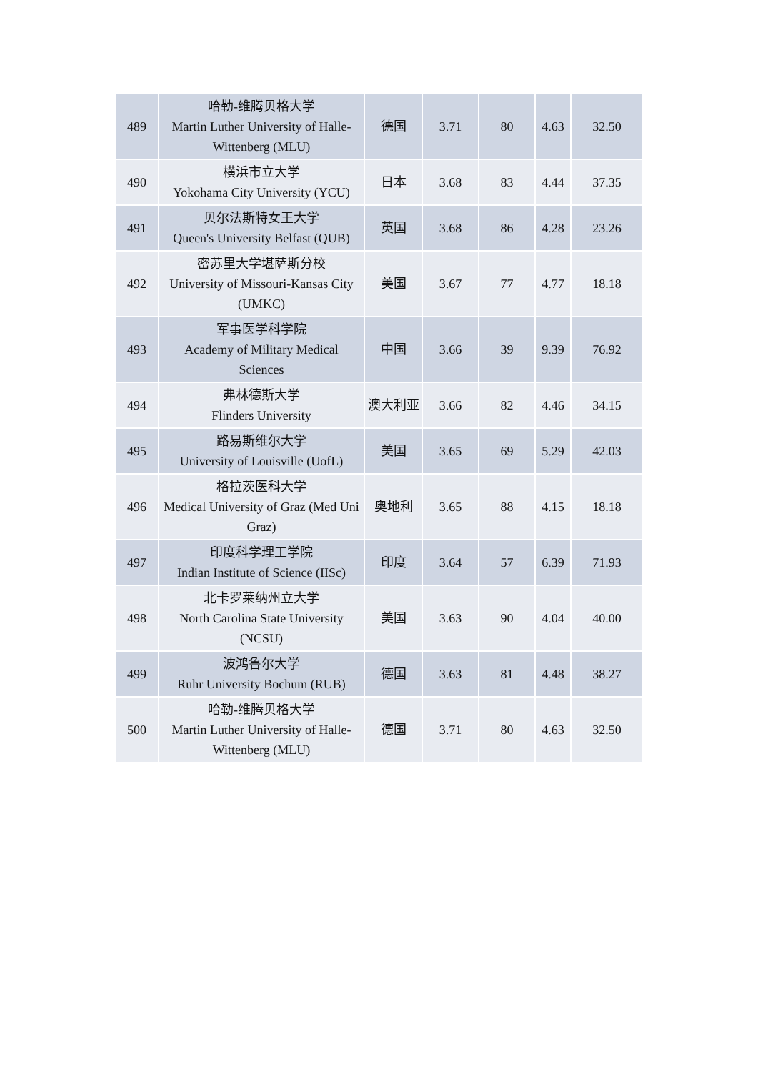| 489 | 哈勒-维腾贝格大学 Martin Luther University of Halle-Wittenberg (MLU) | 德国 | 3.71 | 80 | 4.63 | 32.50 |
| 490 | 横浜市立大学 Yokohama City University (YCU) | 日本 | 3.68 | 83 | 4.44 | 37.35 |
| 491 | 贝尔法斯特女王大学 Queen's University Belfast (QUB) | 英国 | 3.68 | 86 | 4.28 | 23.26 |
| 492 | 密苏里大学堪萨斯分校 University of Missouri-Kansas City (UMKC) | 美国 | 3.67 | 77 | 4.77 | 18.18 |
| 493 | 军事医学科学院 Academy of Military Medical Sciences | 中国 | 3.66 | 39 | 9.39 | 76.92 |
| 494 | 弗林德斯大学 Flinders University | 澳大利亚 | 3.66 | 82 | 4.46 | 34.15 |
| 495 | 路易斯维尔大学 University of Louisville (UofL) | 美国 | 3.65 | 69 | 5.29 | 42.03 |
| 496 | 格拉茨医科大学 Medical University of Graz (Med Uni Graz) | 奥地利 | 3.65 | 88 | 4.15 | 18.18 |
| 497 | 印度科学理工学院 Indian Institute of Science (IISc) | 印度 | 3.64 | 57 | 6.39 | 71.93 |
| 498 | 北卡罗莱纳州立大学 North Carolina State University (NCSU) | 美国 | 3.63 | 90 | 4.04 | 40.00 |
| 499 | 波鸿鲁尔大学 Ruhr University Bochum (RUB) | 德国 | 3.63 | 81 | 4.48 | 38.27 |
| 500 | 哈勒-维腾贝格大学 Martin Luther University of Halle-Wittenberg (MLU) | 德国 | 3.71 | 80 | 4.63 | 32.50 |